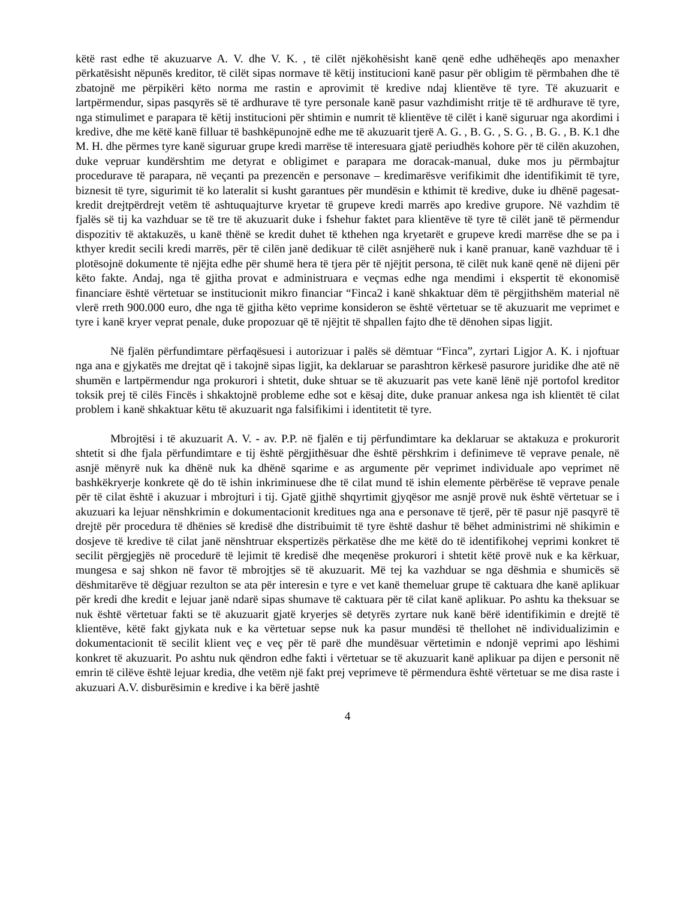këtë rast edhe të akuzuarve A. V. dhe V. K. , të cilët njëkohësisht kanë qenë edhe udhëheqës apo menaxher përkatësisht nëpunës kreditor, të cilët sipas normave të këtij institucioni kanë pasur për obligim të përmbahen dhe të zbatojnë me përpikëri këto norma me rastin e aprovimit të kredive ndaj klientëve të tyre. Të akuzuarit e lartpërmendur, sipas pasqyrës së të ardhurave të tyre personale kanë pasur vazhdimisht rritje të të ardhurave të tyre, nga stimulimet e parapara të këtij institucioni për shtimin e numrit të klientëve të cilët i kanë siguruar nga akordimi i kredive, dhe me këtë kanë filluar të bashkëpunojnë edhe me të akuzuarit tjerë A. G. , B. G. , S. G. , B. G. , B. K.1 dhe M. H. dhe përmes tyre kanë siguruar grupe kredi marrëse të interesuara gjatë periudhës kohore për të cilën akuzohen, duke vepruar kundërshtim me detyrat e obligimet e parapara me doracak-manual, duke mos ju përmbajtur procedurave të parapara, në veçanti pa prezencën e personave – kredimarësve verifikimit dhe identifikimit të tyre, biznesit të tyre, sigurimit të ko lateralit si kusht garantues për mundësin e kthimit të kredive, duke iu dhënë pagesat-kredit drejtpërdrejt vetëm të ashtuquajturve kryetar të grupeve kredi marrës apo kredive grupore. Në vazhdim të fjalës së tij ka vazhduar se të tre të akuzuarit duke i fshehur faktet para klientëve të tyre të cilët janë të përmendur dispozitiv të aktakuzës, u kanë thënë se kredit duhet të kthehen nga kryetarët e grupeve kredi marrëse dhe se pa i kthyer kredit secili kredi marrës, për të cilën janë dedikuar të cilët asnjëherë nuk i kanë pranuar, kanë vazhduar të i plotësojnë dokumente të njëjta edhe për shumë hera të tjera për të njëjtit persona, të cilët nuk kanë qenë në dijeni për këto fakte. Andaj, nga të gjitha provat e administruara e veçmas edhe nga mendimi i ekspertit të ekonomisë financiare është vërtetuar se institucionit mikro financiar “Finca2 i kanë shkaktuar dëm të përgjithshëm material në vlerë rreth 900.000 euro, dhe nga të gjitha këto veprime konsideron se është vërtetuar se të akuzuarit me veprimet e tyre i kanë kryer veprat penale, duke propozuar që të njëjtit të shpallen fajto dhe të dënohen sipas ligjit.
Në fjalën përfundimtare përfaqësuesi i autorizuar i palës së dëmtuar “Finca”, zyrtari Ligjor A. K. i njoftuar nga ana e gjykatës me drejtat që i takojnë sipas ligjit, ka deklaruar se parashtron kërkesë pasurore juridike dhe atë në shumën e lartpërmendur nga prokurori i shtetit, duke shtuar se të akuzuarit pas vete kanë lënë një portofol kreditor toksik prej të cilës Fincës i shkaktojnë probleme edhe sot e kësaj dite, duke pranuar ankesa nga ish klientët të cilat problem i kanë shkaktuar këtu të akuzuarit nga falsifikimi i identitetit të tyre.
Mbrojtësi i të akuzuarit A. V. - av. P.P. në fjalën e tij përfundimtare ka deklaruar se aktakuza e prokurorit shtetit si dhe fjala përfundimtare e tij është përgjithësuar dhe është përshkrim i definimeve të veprave penale, në asnjë mënyrë nuk ka dhënë nuk ka dhënë sqarime e as argumente për veprimet individuale apo veprimet në bashkëkryerje konkrete që do të ishin inkriminuese dhe të cilat mund të ishin elemente përbërëse të veprave penale për të cilat është i akuzuar i mbrojturi i tij. Gjatë gjithë shqyrtimit gjyqësor me asnjë provë nuk është vërtetuar se i akuzuari ka lejuar nënshkrimin e dokumentacionit kreditues nga ana e personave të tjerë, për të pasur një pasqyrë të drejtë për procedura të dhënies së kredisë dhe distribuimit të tyre është dashur të bëhet administrimi në shikimin e dosjeve të kredive të cilat janë nënshtruar ekspertizës përkatëse dhe me këtë do të identifikohej veprimi konkret të secilit përgjegjës në procedurë të lejimit të kredisë dhe meqenëse prokurori i shtetit këtë provë nuk e ka kërkuar, mungesa e saj shkon në favor të mbrojtjes së të akuzuarit. Më tej ka vazhduar se nga dëshmia e shumicës së dëshmitarëve të dëgjuar rezulton se ata për interesin e tyre e vet kanë themeluar grupe të caktuara dhe kanë aplikuar për kredi dhe kredit e lejuar janë ndarë sipas shumave të caktuara për të cilat kanë aplikuar. Po ashtu ka theksuar se nuk është vërtetuar fakti se të akuzuarit gjatë kryerjes së detyrës zyrtare nuk kanë bërë identifikimin e drejtë të klientëve, këtë fakt gjykata nuk e ka vërtetuar sepse nuk ka pasur mundësi të thellohet në individualizimin e dokumentacionit të secilit klient veç e veç për të parë dhe mundësuar vërtetimin e ndonjë veprimi apo lëshimi konkret të akuzuarit. Po ashtu nuk qëndron edhe fakti i vërtetuar se të akuzuarit kanë aplikuar pa dijen e personit në emrin të cilëve është lejuar kredia, dhe vetëm një fakt prej veprimeve të përmendura është vërtetuar se me disa raste i akuzuari A.V. disburësimin e kredive i ka bërë jashtë
4